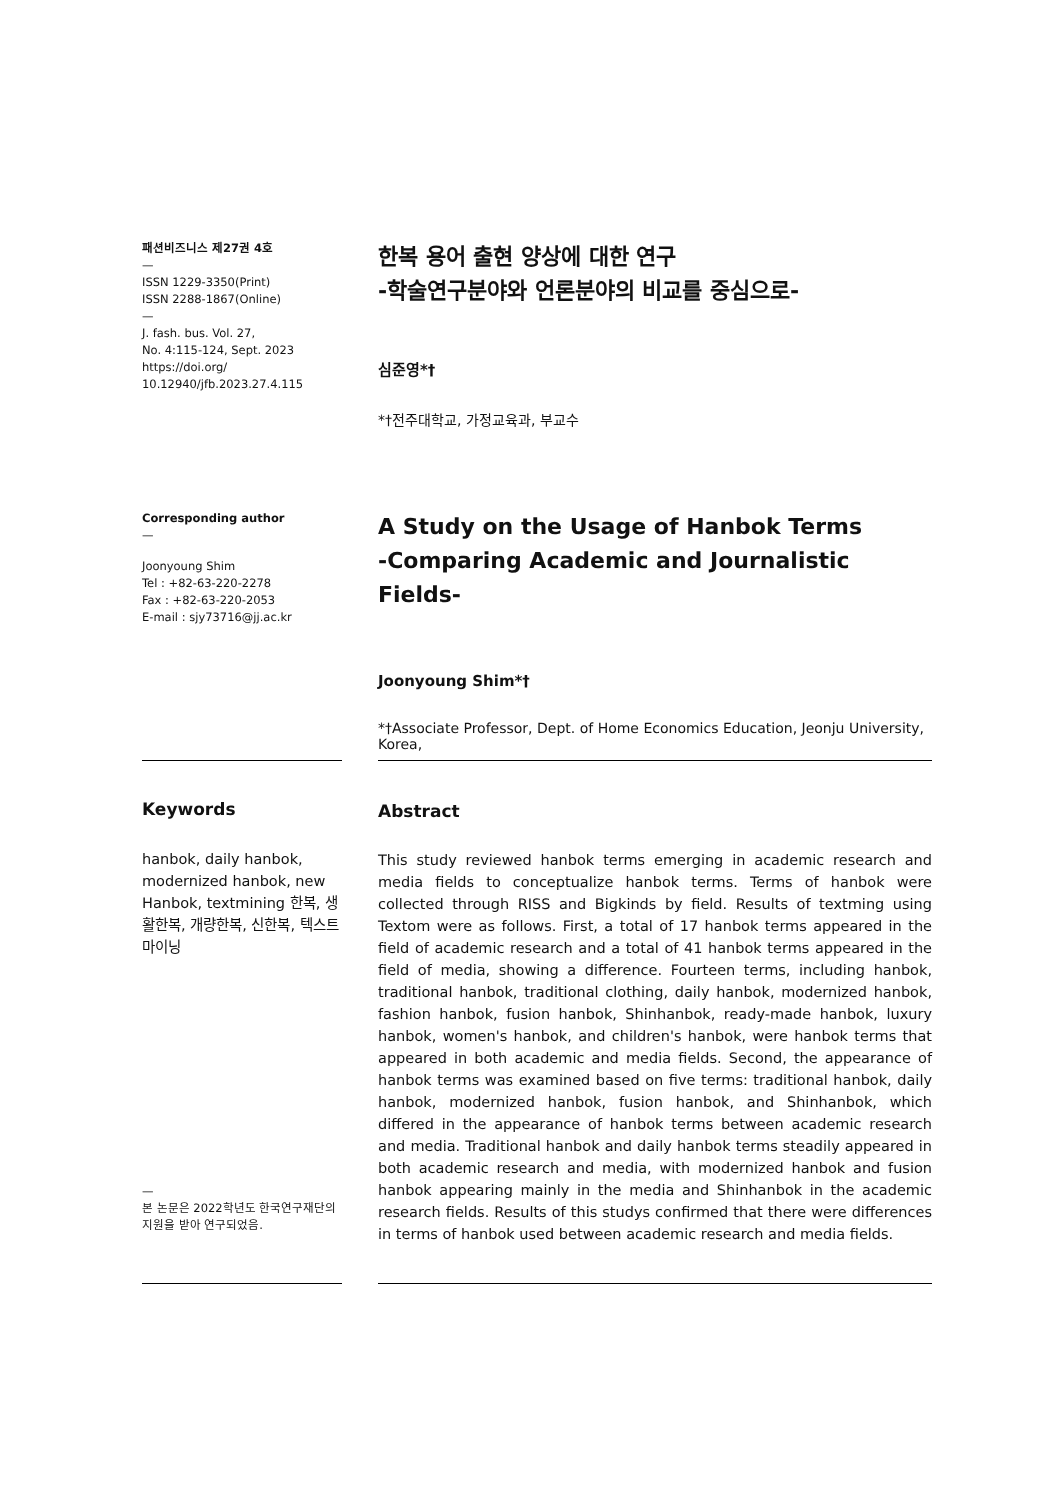패션비즈니스 제27권 4호
—
ISSN 1229-3350(Print)
ISSN 2288-1867(Online)
—
J. fash. bus. Vol. 27,
No. 4:115-124, Sept. 2023
https://doi.org/
10.12940/jfb.2023.27.4.115
한복 용어 출현 양상에 대한 연구
-학술연구분야와 언론분야의 비교를 중심으로-
심준영*†
*†전주대학교, 가정교육과, 부교수
Corresponding author
—
Joonyoung Shim
Tel : +82-63-220-2278
Fax : +82-63-220-2053
E-mail : sjy73716@jj.ac.kr
A Study on the Usage of Hanbok Terms
-Comparing Academic and Journalistic Fields-
Joonyoung Shim*†
*†Associate Professor, Dept. of Home Economics Education, Jeonju University, Korea,
Keywords
hanbok, daily hanbok, modernized hanbok, new Hanbok, textmining 한복, 생활한복, 개량한복, 신한복, 텍스트마이닝
—
본 논문은 2022학년도 한국연구재단의 지원을 받아 연구되었음.
Abstract
This study reviewed hanbok terms emerging in academic research and media fields to conceptualize hanbok terms. Terms of hanbok were collected through RISS and Bigkinds by field. Results of textming using Textom were as follows. First, a total of 17 hanbok terms appeared in the field of academic research and a total of 41 hanbok terms appeared in the field of media, showing a difference. Fourteen terms, including hanbok, traditional hanbok, traditional clothing, daily hanbok, modernized hanbok, fashion hanbok, fusion hanbok, Shinhanbok, ready-made hanbok, luxury hanbok, women's hanbok, and children's hanbok, were hanbok terms that appeared in both academic and media fields. Second, the appearance of hanbok terms was examined based on five terms: traditional hanbok, daily hanbok, modernized hanbok, fusion hanbok, and Shinhanbok, which differed in the appearance of hanbok terms between academic research and media. Traditional hanbok and daily hanbok terms steadily appeared in both academic research and media, with modernized hanbok and fusion hanbok appearing mainly in the media and Shinhanbok in the academic research fields. Results of this studys confirmed that there were differences in terms of hanbok used between academic research and media fields.